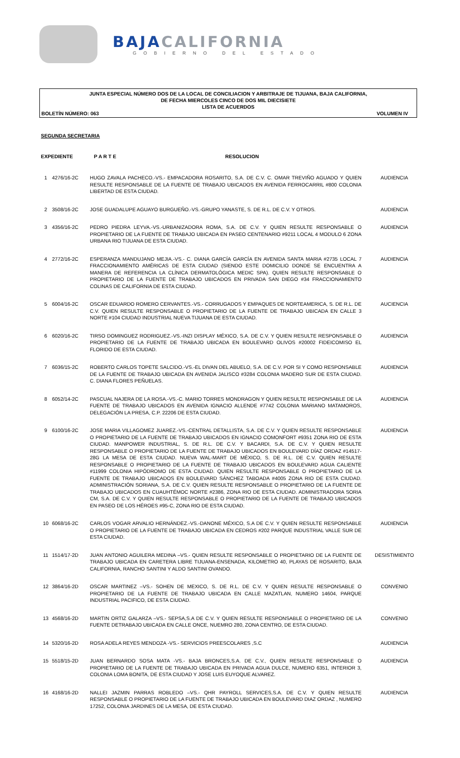BAJA CALIFORNIA
GOBIERNO DEL ESTADO
JUNTA ESPECIAL NÚMERO DOS DE LA LOCAL DE CONCILIACION Y ARBITRAJE DE TIJUANA, BAJA CALIFORNIA,
DE FECHA MIERCOLES CINCO DE DOS MIL DIECISIETE
LISTA DE ACUERDOS
BOLETÍN NÚMERO: 063 VOLUMEN IV
SEGUNDA SECRETARIA
EXPEDIENTE P A R T E RESOLUCION
| 1 | 4276/16-2C | HUGO ZAVALA PACHECO.-VS.- EMPACADORA ROSARITO, S.A. DE C.V. C. OMAR TREVIÑO AGUADO Y QUIEN RESULTE RESPONSABLE DE LA FUENTE DE TRABAJO UBICADOS EN AVENIDA FERROCARRIL #800 COLONIA LIBERTAD DE ESTA CIUDAD. | AUDIENCIA |
| 2 | 3508/16-2C | JOSE GUADALUPE AGUAYO BURGUEÑO.-VS.-GRUPO YANASTE, S. DE R.L. DE C.V. Y OTROS. | AUDIENCIA |
| 3 | 4356/16-2C | PEDRO PIEDRA LEYVA.-VS.-URBANIZADORA ROMA, S.A. DE C.V. Y QUIEN RESULTE RESPONSABLE O PROPIETARIO DE LA FUENTE DE TRABAJO UBICADA EN PASEO CENTENARIO #9211 LOCAL 4 MODULO 6 ZONA URBANA RIO TIJUANA DE ESTA CIUDAD. | AUDIENCIA |
| 4 | 2772/16-2C | ESPERANZA MANDUJANO MEJIA.-VS.- C. DIANA GARCÍA GARCÍA EN AVENIDA SANTA MARIA #2735 LOCAL 7 FRACCIONAMIENTO AMÉRICAS DE ESTA CIUDAD (SIENDO ESTE DOMICILIO DONDE SE ENCUENTRA A MANERA DE REFERENCIA LA CLÍNICA DERMATOLÓGICA MEDIC SPA). QUIEN RESULTE RESPONSABLE O PROPIETARIO DE LA FUENTE DE TRABAJO UBICADOS EN PRIVADA SAN DIEGO #34 FRACCIONAMIENTO COLINAS DE CALIFORNIA DE ESTA CIUDAD. | AUDIENCIA |
| 5 | 6004/16-2C | OSCAR EDUARDO ROMERO CERVANTES.-VS.- CORRUGADOS Y EMPAQUES DE NORTEAMERICA, S. DE R.L. DE C.V. QUIEN RESULTE RESPONSABLE O PROPIETARIO DE LA FUENTE DE TRABAJO UBICADA EN CALLE 3 NORTE #104 CIUDAD INDUSTRIAL NUEVA TIJUANA DE ESTA CIUDAD. | AUCIENCIA |
| 6 | 6020/16-2C | TIRSO DOMINGUEZ RODRIGUEZ.-VS.-INZI DISPLAY MÉXICO, S.A. DE C.V. Y QUIEN RESULTE RESPONSABLE O PROPIETARIO DE LA FUENTE DE TRABAJO UBICADA EN BOULEVARD OLIVOS #20002 FIDEICOMISO EL FLORIDO DE ESTA CIUDAD. | AUDIENCIA |
| 7 | 6036/15-2C | ROBERTO CARLOS TOPETE SALCIDO.-VS.-EL DIVAN DEL ABUELO, S.A. DE C.V. POR SI Y COMO RESPONSABLE DE LA FUENTE DE TRABAJO UBICADA EN AVENIDA JALISCO #3284 COLONIA MADERO SUR DE ESTA CIUDAD. C. DIANA FLORES PEÑUELAS. | AUDIENCIA |
| 8 | 6052/14-2C | PASCUAL NAJERA DE LA ROSA.-VS.-C. MARIO TORRES MONDRAGON Y QUIEN RESULTE RESPONSABLE DE LA FUENTE DE TRABAJO UBICADOS EN AVENIDA IGNACIO ALLENDE #7742 COLONIA MARIANO MATAMOROS, DELEGACIÓN LA PRESA, C.P. 22206 DE ESTA CIUDAD. | AUDIENCIA |
| 9 | 6100/16-2C | JOSE MARIA VILLAGOMEZ JUAREZ.-VS.-CENTRAL DETALLISTA, S.A. DE C.V. Y QUIEN RESULTE RESPONSABLE O PROPIETARIO DE LA FUENTE DE TRABAJO UBICADOS EN IGNACIO COMONFORT #9351 ZONA RIO DE ESTA CIUDAD. MANPOWER INDUSTRIAL, S. DE R.L. DE C.V. Y BACARDI, S.A. DE C.V. Y QUIEN RESULTE RESPONSABLE O PROPIETARIO DE LA FUENTE DE TRABAJO UBICADOS EN BOULEVARD DÍAZ ORDAZ #14517-28G LA MESA DE ESTA CIUDAD. NUEVA WAL-MART DE MÉXICO, S. DE R.L. DE C.V. QUIEN RESULTE RESPONSABLE O PROPIETARIO DE LA FUENTE DE TRABAJO UBICADOS EN BOULEVARD AGUA CALIENTE #11999 COLONIA HIPÓDROMO DE ESTA CIUDAD. QUIEN RESULTE RESPONSABLE O PROPIETARIO DE LA FUENTE DE TRABAJO UBICADOS EN BOULEVARD SÁNCHEZ TABOADA #4005 ZONA RIO DE ESTA CIUDAD. ADMINISTRACIÓN SORIANA, S.A. DE C.V. QUIEN RESULTE RESPONSABLE O PROPIETARIO DE LA FUENTE DE TRABAJO UBICADOS EN CUAUHTÉMOC NORTE #2386, ZONA RIO DE ESTA CIUDAD. ADMINISTRADORA SORIA CM, S.A. DE C.V. Y QUIEN RESULTE RESPONSABLE O PROPIETARIO DE LA FUENTE DE TRABAJO UBICADOS EN PASEO DE LOS HÉROES #95-C, ZONA RIO DE ESTA CIUDAD. | AUDIENCIA |
| 10 | 6068/16-2C | CARLOS VOGAR ARVALIO HERNÁNDEZ.-VS.-DANONE MÉXICO, S.A DE C.V. Y QUIEN RESULTE RESPONSABLE O PROPIETARIO DE LA FUENTE DE TRABAJO UBICADA EN CEDROS #202 PARQUE INDUSTRIAL VALLE SUR DE ESTA CIUDAD. | AUDIENCIA |
| 11 | 1514/17-2D | JUAN ANTONIO AGUILERA MEDINA –VS.- QUIEN RESULTE RESPONSABLE O PROPIETARIO DE LA FUENTE DE TRABAJO UBICADA EN CARETERA LIBRE TIJUANA-ENSENADA, KILOMETRO 40, PLAYAS DE ROSARITO, BAJA CALIFORNIA, RANCHO SANTINI Y ALDO SANTINI OVANDO. | DESISTIMIENTO |
| 12 | 3864/16-2D | OSCAR MARTINEZ –VS.- SOHEN DE MEXICO, S. DE R.L. DE C.V. Y QUIEN RESULTE RESPONSABLE O PROPIETARIO DE LA FUENTE DE TRABAJO UBICADA EN CALLE MAZATLAN, NUMERO 14604, PARQUE INDUSTRIAL PACIFICO, DE ESTA CIUDAD. | CONVENIO |
| 13 | 4568/16-2D | MARTIN ORTIZ GALARZA –VS.- SEPSA,S.A DE C.V. Y QUIEN RESULTE RESPONSABLE O PROPIETARIO DE LA FUENTE DETRABAJO UBICADA EN CALLE ONCE, NUEMRO 280, ZONA CENTRO, DE ESTA CIUDAD. | CONVENIO |
| 14 | 5320/16-2D | ROSA ADELA REYES MENDOZA -VS.- SERVICIOS PREESCOLARES ,S.C | AUDIENCIA |
| 15 | 5518/15-2D | JUAN BERNARDO SOSA MATA -VS.- BAJA BRONCES,S.A. DE C.V., QUIEN RESULTE RESPONSABLE O PROPIETARIO DE LA FUENTE DE TRABAJO UBICADA EN PRIVADA AGUA DULCE, NUMERO 6351, INTERIOR 3, COLONIA LOMA BONITA, DE ESTA CIUDAD Y JOSE LUIS EUYOQUE ALVAREZ. | AUDIENCIA |
| 16 | 4168/16-2D | NALLEI JAZMIN PARRAS ROBLEDO –VS.- QHR PAYROLL SERVICES,S.A. DE C.V. Y QUIEN RESULTE RESPONSABLE O PROPIETARIO DE LA FUENTE DE TRABAJO UBICADA EN BOULEVARD DIAZ ORDAZ , NUMERO 17252, COLONIA JARDINES DE LA MESA, DE ESTA CIUDAD. | AUDIENCIA |